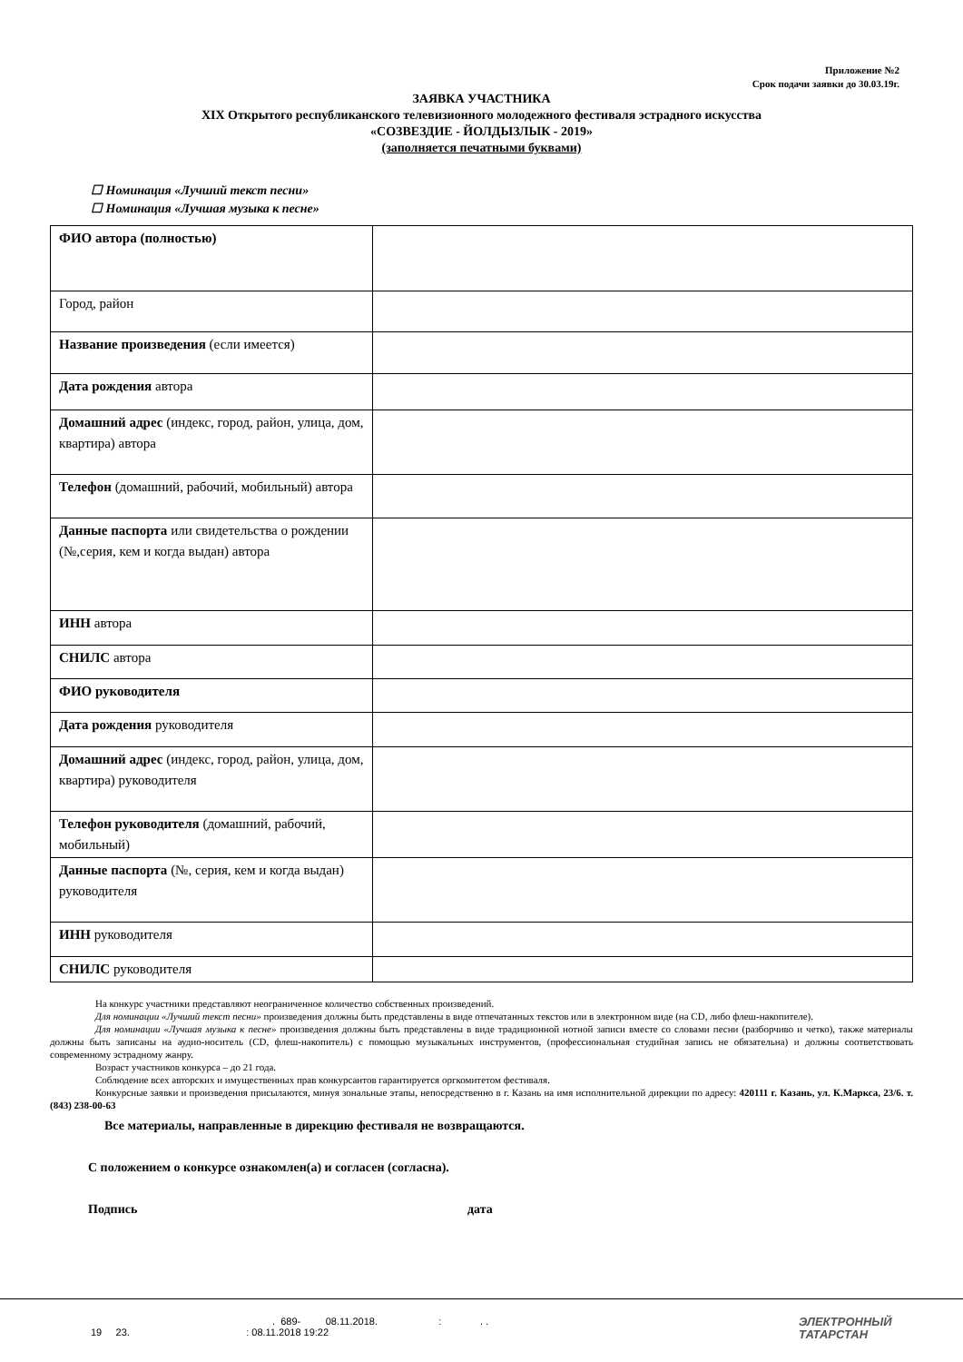Приложение №2
Срок подачи заявки до 30.03.19г.
ЗАЯВКА УЧАСТНИКА
XIX Открытого республиканского телевизионного молодежного фестиваля эстрадного искусства
«СОЗВЕЗДИЕ - ЙОЛДЫЗЛЫК - 2019»
(заполняется печатными буквами)
☐ Номинация «Лучший текст песни»
☐ Номинация «Лучшая музыка к песне»
| ФИО автора (полностью) | |
| Город, район | |
| Название произведения (если имеется) | |
| Дата рождения автора | |
| Домашний адрес (индекс, город, район, улица, дом, квартира) автора | |
| Телефон (домашний, рабочий, мобильный) автора | |
| Данные паспорта или свидетельства о рождении (№,серия, кем и когда выдан) автора | |
| ИНН автора | |
| СНИЛС автора | |
| ФИО руководителя | |
| Дата рождения руководителя | |
| Домашний адрес (индекс, город, район, улица, дом, квартира) руководителя | |
| Телефон руководителя (домашний, рабочий, мобильный) | |
| Данные паспорта (№, серия, кем и когда выдан) руководителя | |
| ИНН руководителя | |
| СНИЛС руководителя | |
На конкурс участники представляют неограниченное количество собственных произведений.
Для номинации «Лучший текст песни» произведения должны быть представлены в виде отпечатанных текстов или в электронном виде (на CD, либо флеш-накопителе).
Для номинации «Лучшая музыка к песне» произведения должны быть представлены в виде традиционной нотной записи вместе со словами песни (разборчиво и четко), также материалы должны быть записаны на аудио-носитель (CD, флеш-накопитель) с помощью музыкальных инструментов, (профессиональная студийная запись не обязательна) и должны соответствовать современному эстрадному жанру.
Возраст участников конкурса – до 21 года.
Соблюдение всех авторских и имущественных прав конкурсантов гарантируется оргкомитетом фестиваля.
Конкурсные заявки и произведения присылаются, минуя зональные этапы, непосредственно в г. Казань на имя исполнительной дирекции по адресу: 420111 г. Казань, ул. К.Маркса, 23/6. т. (843) 238-00-63
Все материалы, направленные в дирекцию фестиваля не возвращаются.
С положением о конкурсе ознакомлен(а) и согласен (согласна).
Подпись дата
. 689- 08.11.2018. : . .
19 23. : 08.11.2018 19:22
ЭЛЕКТРОННЫЙ
ТАТАРСТАН